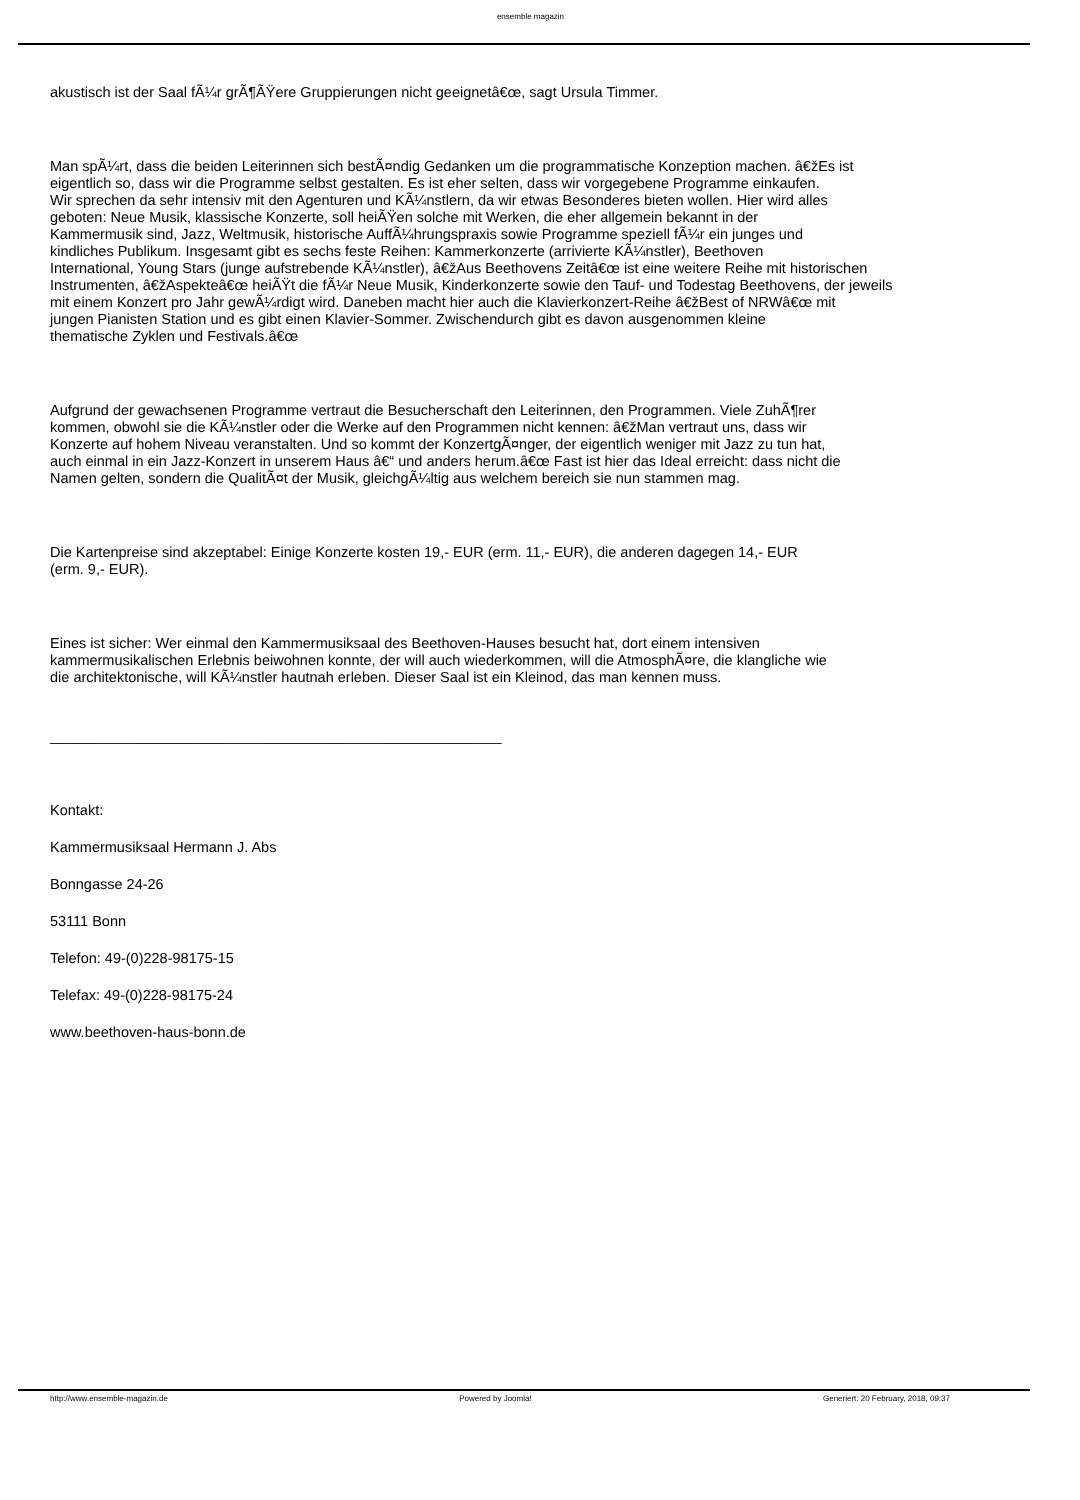ensemble magazin
akustisch ist der Saal fÃ¼r grÃ¶ÃŸere Gruppierungen nicht geeignetâ€œ, sagt Ursula Timmer.
Man spÃ¼rt, dass die beiden Leiterinnen sich bestÃ¤ndig Gedanken um die programmatische Konzeption machen. â€žEs ist
eigentlich so, dass wir die Programme selbst gestalten. Es ist eher selten, dass wir vorgegebene Programme einkaufen.
Wir sprechen da sehr intensiv mit den Agenturen und KÃ¼nstlern, da wir etwas Besonderes bieten wollen. Hier wird alles
geboten: Neue Musik, klassische Konzerte, soll heiÃŸen solche mit Werken, die eher allgemein bekannt in der
Kammermusik sind, Jazz, Weltmusik, historische AuffÃ¼hrungspraxis sowie Programme speziell fÃ¼r ein junges und
kindliches Publikum. Insgesamt gibt es sechs feste Reihen: Kammerkonzerte (arrivierte KÃ¼nstler), Beethoven
International, Young Stars (junge aufstrebende KÃ¼nstler), â€žAus Beethovens Zeitâ€œ ist eine weitere Reihe mit historischen
Instrumenten, â€žAspekteâ€œ heiÃŸt die fÃ¼r Neue Musik, Kinderkonzerte sowie den Tauf- und Todestag Beethovens, der jeweils
mit einem Konzert pro Jahr gewÃ¼rdigt wird. Daneben macht hier auch die Klavierkonzert-Reihe â€žBest of NRWâ€œ mit
jungen Pianisten Station und es gibt einen Klavier-Sommer. Zwischendurch gibt es davon ausgenommen kleine
thematische Zyklen und Festivals.â€œ
Aufgrund der gewachsenen Programme vertraut die Besucherschaft den Leiterinnen, den Programmen. Viele ZuhÃ¶rer
kommen, obwohl sie die KÃ¼nstler oder die Werke auf den Programmen nicht kennen: â€žMan vertraut uns, dass wir
Konzerte auf hohem Niveau veranstalten. Und so kommt der KonzertgÃ¤nger, der eigentlich weniger mit Jazz zu tun hat,
auch einmal in ein Jazz-Konzert in unserem Haus â€“ und anders herum.â€œ Fast ist hier das Ideal erreicht: dass nicht die
Namen gelten, sondern die QualitÃ¤t der Musik, gleichgÃ¼ltig aus welchem bereich sie nun stammen mag.
Die Kartenpreise sind akzeptabel: Einige Konzerte kosten 19,- EUR (erm. 11,- EUR), die anderen dagegen 14,- EUR
(erm. 9,- EUR).
Eines ist sicher: Wer einmal den Kammermusiksaal des Beethoven-Hauses besucht hat, dort einem intensiven
kammermusikalischen Erlebnis beiwohnen konnte, der will auch wiederkommen, will die AtmosphÃ¤re, die klangliche wie
die architektonische, will KÃ¼nstler hautnah erleben. Dieser Saal ist ein Kleinod, das man kennen muss.
________________________________________________________
Kontakt:
Kammermusiksaal Hermann J. Abs
Bonngasse 24-26
53111 Bonn
Telefon: 49-(0)228-98175-15
Telefax: 49-(0)228-98175-24
www.beethoven-haus-bonn.de
http://www.ensemble-magazin.de Powered by Joomla! Generiert: 20 February, 2018, 09:37